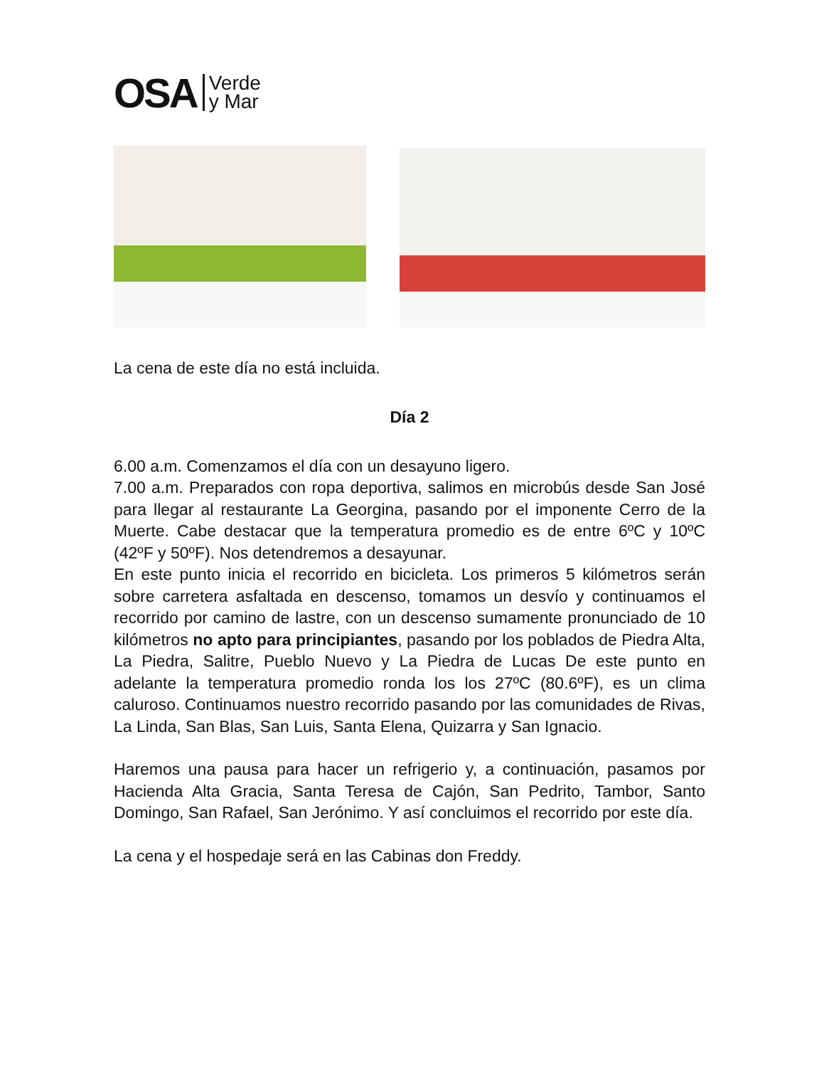OSA Verde
y Mar
La cena de este día no está incluida.
Día 2
6.00 a.m. Comenzamos el día con un desayuno ligero.
7.00 a.m. Preparados con ropa deportiva, salimos en microbús desde San José para llegar al restaurante La Georgina, pasando por el imponente Cerro de la Muerte. Cabe destacar que la temperatura promedio es de entre 6ºC y 10ºC (42ºF y 50ºF). Nos detendremos a desayunar.
En este punto inicia el recorrido en bicicleta. Los primeros 5 kilómetros serán sobre carretera asfaltada en descenso, tomamos un desvío y continuamos el recorrido por camino de lastre, con un descenso sumamente pronunciado de 10 kilómetros no apto para principiantes, pasando por los poblados de Piedra Alta, La Piedra, Salitre, Pueblo Nuevo y La Piedra de Lucas De este punto en adelante la temperatura promedio ronda los los 27ºC (80.6ºF), es un clima caluroso. Continuamos nuestro recorrido pasando por las comunidades de Rivas, La Linda, San Blas, San Luis, Santa Elena, Quizarra y San Ignacio.
Haremos una pausa para hacer un refrigerio y, a continuación, pasamos por Hacienda Alta Gracia, Santa Teresa de Cajón, San Pedrito, Tambor, Santo Domingo, San Rafael, San Jerónimo. Y así concluimos el recorrido por este día.
La cena y el hospedaje será en las Cabinas don Freddy.